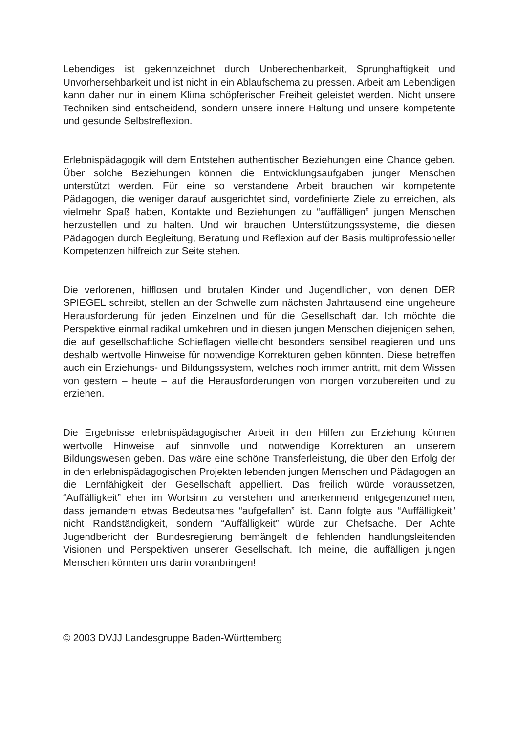Lebendiges ist gekennzeichnet durch Unberechenbarkeit, Sprunghaftigkeit und Unvorhersehbarkeit und ist nicht in ein Ablaufschema zu pressen. Arbeit am Lebendigen kann daher nur in einem Klima schöpferischer Freiheit geleistet werden. Nicht unsere Techniken sind entscheidend, sondern unsere innere Haltung und unsere kompetente und gesunde Selbstreflexion.
Erlebnispädagogik will dem Entstehen authentischer Beziehungen eine Chance geben. Über solche Beziehungen können die Entwicklungsaufgaben junger Menschen unterstützt werden. Für eine so verstandene Arbeit brauchen wir kompetente Pädagogen, die weniger darauf ausgerichtet sind, vordefinierte Ziele zu erreichen, als vielmehr Spaß haben, Kontakte und Beziehungen zu “auffälligen” jungen Menschen herzustellen und zu halten. Und wir brauchen Unterstützungssysteme, die diesen Pädagogen durch Begleitung, Beratung und Reflexion auf der Basis multiprofessioneller Kompetenzen hilfreich zur Seite stehen.
Die verlorenen, hilflosen und brutalen Kinder und Jugendlichen, von denen DER SPIEGEL schreibt, stellen an der Schwelle zum nächsten Jahrtausend eine ungeheure Herausforderung für jeden Einzelnen und für die Gesellschaft dar. Ich möchte die Perspektive einmal radikal umkehren und in diesen jungen Menschen diejenigen sehen, die auf gesellschaftliche Schieflagen vielleicht besonders sensibel reagieren und uns deshalb wertvolle Hinweise für notwendige Korrekturen geben könnten. Diese betreffen auch ein Erziehungs- und Bildungssystem, welches noch immer antritt, mit dem Wissen von gestern – heute – auf die Herausforderungen von morgen vorzubereiten und zu erziehen.
Die Ergebnisse erlebnispädagogischer Arbeit in den Hilfen zur Erziehung können wertvolle Hinweise auf sinnvolle und notwendige Korrekturen an unserem Bildungswesen geben. Das wäre eine schöne Transferleistung, die über den Erfolg der in den erlebnispädagogischen Projekten lebenden jungen Menschen und Pädagogen an die Lernfähigkeit der Gesellschaft appelliert. Das freilich würde voraussetzen, “Auffälligkeit” eher im Wortsinn zu verstehen und anerkennend entgegenzunehmen, dass jemandem etwas Bedeutsames “aufgefallen” ist. Dann folgte aus “Auffälligkeit” nicht Randständigkeit, sondern “Auffälligkeit” würde zur Chefsache. Der Achte Jugendbericht der Bundesregierung bemängelt die fehlenden handlungsleitenden Visionen und Perspektiven unserer Gesellschaft. Ich meine, die auffälligen jungen Menschen könnten uns darin voranbringen!
© 2003 DVJJ Landesgruppe Baden-Württemberg